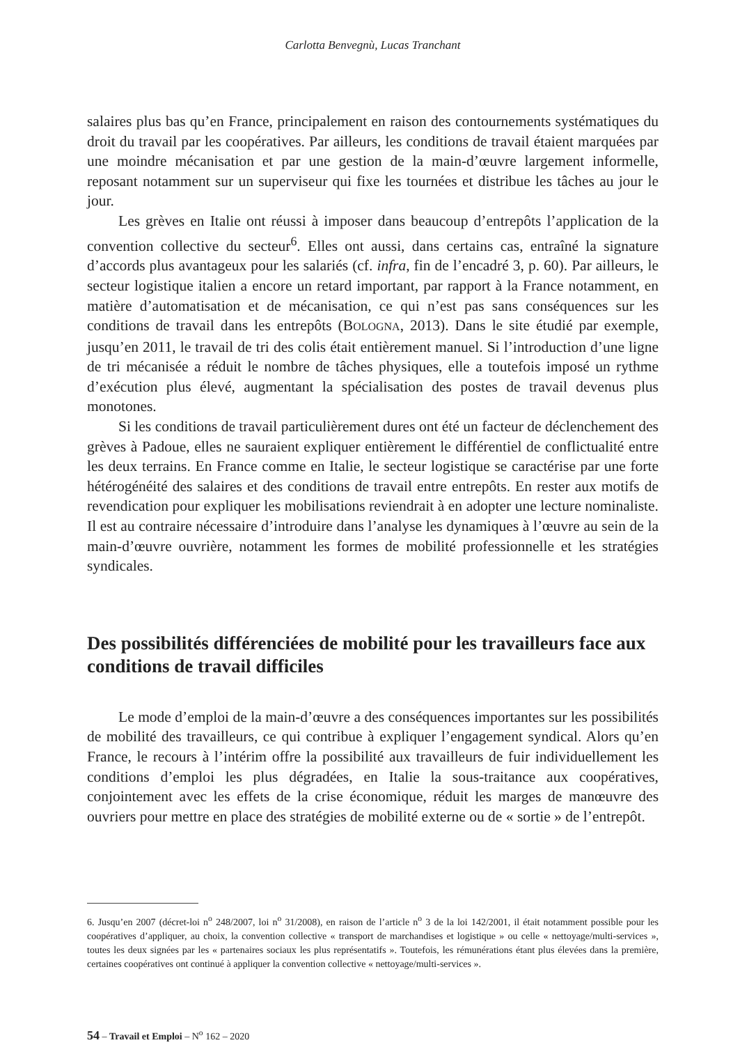Carlotta Benvegnù, Lucas Tranchant
salaires plus bas qu’en France, principalement en raison des contournements systématiques du droit du travail par les coopératives. Par ailleurs, les conditions de travail étaient marquées par une moindre mécanisation et par une gestion de la main-d’œuvre largement informelle, reposant notamment sur un superviseur qui fixe les tournées et distribue les tâches au jour le jour.
Les grèves en Italie ont réussi à imposer dans beaucoup d’entrepôts l’application de la convention collective du secteur<sup>6</sup>. Elles ont aussi, dans certains cas, entraîné la signature d’accords plus avantageux pour les salariés (cf. infra, fin de l’encadré 3, p. 60). Par ailleurs, le secteur logistique italien a encore un retard important, par rapport à la France notamment, en matière d’automatisation et de mécanisation, ce qui n’est pas sans conséquences sur les conditions de travail dans les entrepôts (BOLOGNA, 2013). Dans le site étudié par exemple, jusqu’en 2011, le travail de tri des colis était entièrement manuel. Si l’introduction d’une ligne de tri mécanisée a réduit le nombre de tâches physiques, elle a toutefois imposé un rythme d’exécution plus élevé, augmentant la spécialisation des postes de travail devenus plus monotones.
Si les conditions de travail particulièrement dures ont été un facteur de déclenchement des grèves à Padoue, elles ne sauraient expliquer entièrement le différentiel de conflictualité entre les deux terrains. En France comme en Italie, le secteur logistique se caractérise par une forte hétérogénéité des salaires et des conditions de travail entre entrepôts. En rester aux motifs de revendication pour expliquer les mobilisations reviendrait à en adopter une lecture nominaliste. Il est au contraire nécessaire d’introduire dans l’analyse les dynamiques à l’œuvre au sein de la main-d’œuvre ouvrière, notamment les formes de mobilité professionnelle et les stratégies syndicales.
Des possibilités différenciées de mobilité pour les travailleurs face aux conditions de travail difficiles
Le mode d’emploi de la main-d’œuvre a des conséquences importantes sur les possibilités de mobilité des travailleurs, ce qui contribue à expliquer l’engagement syndical. Alors qu’en France, le recours à l’intérim offre la possibilité aux travailleurs de fuir individuellement les conditions d’emploi les plus dégradées, en Italie la sous-traitance aux coopératives, conjointement avec les effets de la crise économique, réduit les marges de manœuvre des ouvriers pour mettre en place des stratégies de mobilité externe ou de « sortie » de l’entrepôt.
6. Jusqu’en 2007 (décret-loi n<sup>o</sup> 248/2007, loi n<sup>o</sup> 31/2008), en raison de l’article n<sup>o</sup> 3 de la loi 142/2001, il était notamment possible pour les coopératives d’appliquer, au choix, la convention collective « transport de marchandises et logistique » ou celle « nettoyage/multi-services », toutes les deux signées par les « partenaires sociaux les plus représentatifs ». Toutefois, les rémunérations étant plus élevées dans la première, certaines coopératives ont continué à appliquer la convention collective « nettoyage/multi-services ».
54 – Travail et Emploi – N<sup>o</sup> 162 – 2020